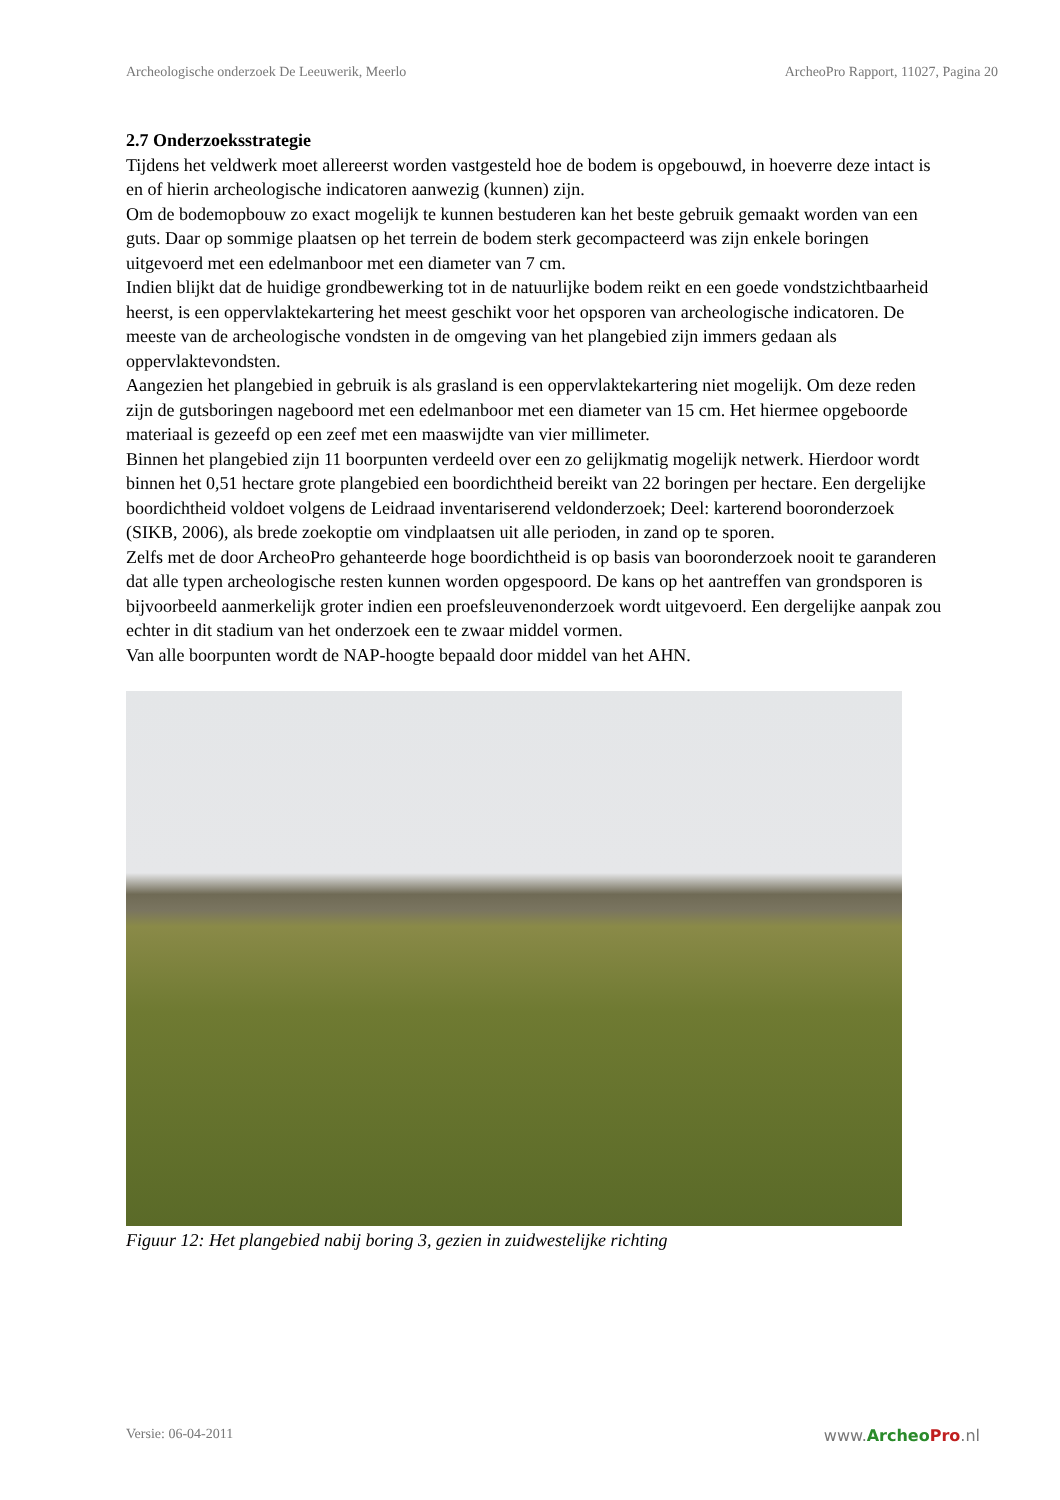Archeologische onderzoek De Leeuwerik, Meerlo ArcheoPro Rapport, 11027, Pagina 20
2.7 Onderzoeksstrategie
Tijdens het veldwerk moet allereerst worden vastgesteld hoe de bodem is opgebouwd, in hoeverre deze intact is en of hierin archeologische indicatoren aanwezig (kunnen) zijn.
Om de bodemopbouw zo exact mogelijk te kunnen bestuderen kan het beste gebruik gemaakt worden van een guts. Daar op sommige plaatsen op het terrein de bodem sterk gecompacteerd was zijn enkele boringen uitgevoerd met een edelmanboor met een diameter van 7 cm.
Indien blijkt dat de huidige grondbewerking tot in de natuurlijke bodem reikt en een goede vondstzichtbaarheid heerst, is een oppervlaktekartering het meest geschikt voor het opsporen van archeologische indicatoren. De meeste van de archeologische vondsten in de omgeving van het plangebied zijn immers gedaan als oppervlaktevondsten.
Aangezien het plangebied in gebruik is als grasland is een oppervlaktekartering niet mogelijk. Om deze reden zijn de gutsboringen nageboord met een edelmanboor met een diameter van 15 cm. Het hiermee opgeboorde materiaal is gezeefd op een zeef met een maaswijdte van vier millimeter.
Binnen het plangebied zijn 11 boorpunten verdeeld over een zo gelijkmatig mogelijk netwerk. Hierdoor wordt binnen het 0,51 hectare grote plangebied een boordichtheid bereikt van 22 boringen per hectare. Een dergelijke boordichtheid voldoet volgens de Leidraad inventariserend veldonderzoek; Deel: karterend booronderzoek (SIKB, 2006), als brede zoekoptie om vindplaatsen uit alle perioden, in zand op te sporen.
Zelfs met de door ArcheoPro gehanteerde hoge boordichtheid is op basis van booronderzoek nooit te garanderen dat alle typen archeologische resten kunnen worden opgespoord. De kans op het aantreffen van grondsporen is bijvoorbeeld aanmerkelijk groter indien een proefsleuvenonderzoek wordt uitgevoerd. Een dergelijke aanpak zou echter in dit stadium van het onderzoek een te zwaar middel vormen.
Van alle boorpunten wordt de NAP-hoogte bepaald door middel van het AHN.
Figuur 12: Het plangebied nabij boring 3, gezien in zuidwestelijke richting
Versie: 06-04-2011 www.Archeo Pro.nl